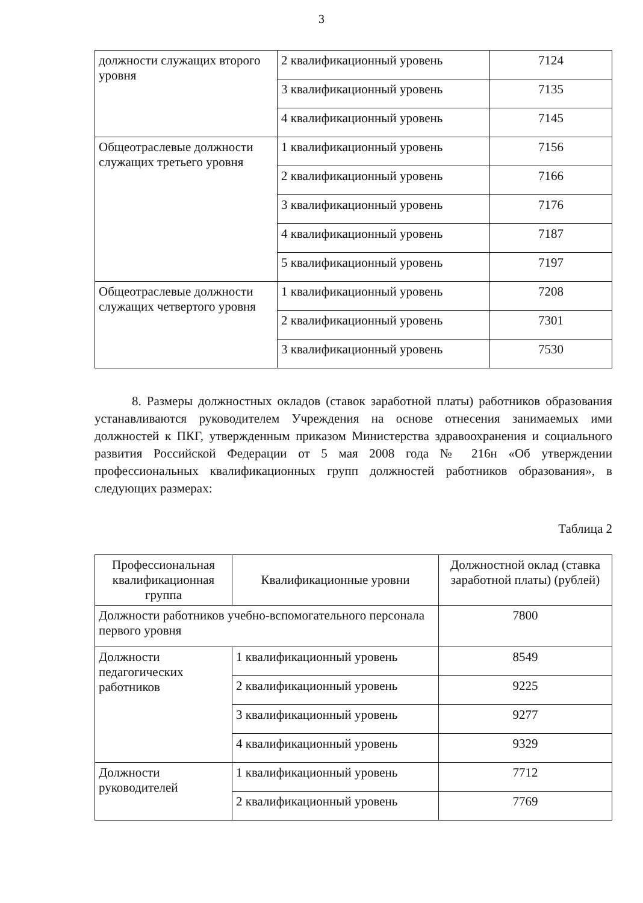3
| должности служащих второго уровня | 2 квалификационный уровень | 7124 |
| | 3 квалификационный уровень | 7135 |
| | 4 квалификационный уровень | 7145 |
| Общеотраслевые должности служащих третьего уровня | 1 квалификационный уровень | 7156 |
| | 2 квалификационный уровень | 7166 |
| | 3 квалификационный уровень | 7176 |
| | 4 квалификационный уровень | 7187 |
| | 5 квалификационный уровень | 7197 |
| Общеотраслевые должности служащих четвертого уровня | 1 квалификационный уровень | 7208 |
| | 2 квалификационный уровень | 7301 |
| | 3 квалификационный уровень | 7530 |
8. Размеры должностных окладов (ставок заработной платы) работников образования устанавливаются руководителем Учреждения на основе отнесения занимаемых ими должностей к ПКГ, утвержденным приказом Министерства здравоохранения и социального развития Российской Федерации от 5 мая 2008 года № 216н «Об утверждении профессиональных квалификационных групп должностей работников образования», в следующих размерах:
Таблица 2
| Профессиональная квалификационная группа | Квалификационные уровни | Должностной оклад (ставка заработной платы) (рублей) |
| --- | --- | --- |
| Должности работников учебно-вспомогательного персонала первого уровня | | 7800 |
| Должности педагогических работников | 1 квалификационный уровень | 8549 |
| | 2 квалификационный уровень | 9225 |
| | 3 квалификационный уровень | 9277 |
| | 4 квалификационный уровень | 9329 |
| Должности руководителей | 1 квалификационный уровень | 7712 |
| | 2 квалификационный уровень | 7769 |